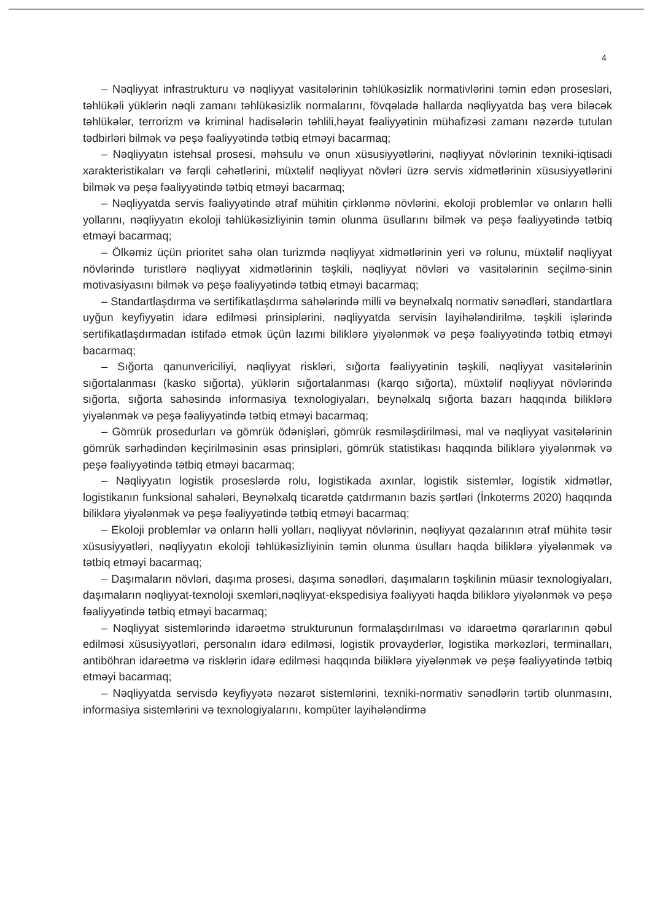4
– Nəqliyyat infrastrukturu və nəqliyyat vasitələrinin təhlükəsizlik normativlərini təmin edən prosesləri, təhlükəli yüklərin nəqli zamanı təhlükəsizlik normalarını, fövqəladə hallarda nəqliyyatda baş verə biləcək təhlükələr, terrorizm və kriminal hadisələrin təhlili,həyat fəaliyyətinin mühafizəsi zamanı nəzərdə tutulan tədbirləri bilmək və peşə fəaliyyətində tətbiq etməyi bacarmaq;
– Nəqliyyatın istehsal prosesi, məhsulu və onun xüsusiyyətlərini, nəqliyyat növlərinin texniki-iqtisadi xarakteristikaları və fərqli cəhətlərini, müxtəlif nəqliyyat növləri üzrə servis xidmətlərinin xüsusiyyətlərini bilmək və peşə fəaliyyətində tətbiq etməyi bacarmaq;
– Nəqliyyatda servis fəaliyyətində ətraf mühitin çirklənmə növlərini, ekoloji problemlər və onların həlli yollarını, nəqliyyatın ekoloji təhlükəsizliyinin təmin olunma üsullarını bilmək və peşə fəaliyyətində tətbiq etməyi bacarmaq;
– Ölkəmiz üçün prioritet sahə olan turizmdə nəqliyyat xidmətlərinin yeri və rolunu, müxtəlif nəqliyyat növlərində turistlərə nəqliyyat xidmətlərinin təşkili, nəqliyyat növləri və vasitələrinin seçilmə-sinin motivasiyasını bilmək və peşə fəaliyyətində tətbiq etməyi bacarmaq;
– Standartlaşdırma və sertifikatlaşdırma sahələrində milli və beynəlxalq normativ sənədləri, standartlara uyğun keyfiyyətin idarə edilməsi prinsiplərini, nəqliyyatda servisin layihələndirilmə, təşkili işlərində sertifikatlaşdırmadan istifadə etmək üçün lazımi biliklərə yiyələnmək və peşə fəaliyyətində tətbiq etməyi bacarmaq;
– Sığorta qanunvericiliyi, nəqliyyat riskləri, sığorta fəaliyyətinin təşkili, nəqliyyat vasitələrinin sığortalanması (kasko sığorta), yüklərin sığortalanması (karqo sığorta), müxtəlif nəqliyyat növlərində sığorta, sığorta sahəsində informasiya texnologiyaları, beynəlxalq sığorta bazarı haqqında biliklərə yiyələnmək və peşə fəaliyyətində tətbiq etməyi bacarmaq;
– Gömrük prosedurları və gömrük ödənişləri, gömrük rəsmiləşdirilməsi, mal və nəqliyyat vasitələrinin gömrük sərhədindən keçirilməsinin əsas prinsipləri, gömrük statistikası haqqında biliklərə yiyələnmək və peşə fəaliyyətində tətbiq etməyi bacarmaq;
– Nəqliyyatın logistik proseslərdə rolu, logistikada axınlar, logistik sistemlər, logistik xidmətlər, logistikanın funksional sahələri, Beynəlxalq ticarətdə çatdırmanın bazis şərtləri (İnkoterms 2020) haqqında biliklərə yiyələnmək və peşə fəaliyyətində tətbiq etməyi bacarmaq;
– Ekoloji problemlər və onların həlli yolları, nəqliyyat növlərinin, nəqliyyat qəzalarının ətraf mühitə təsir xüsusiyyətləri, nəqliyyatın ekoloji təhlükəsizliyinin təmin olunma üsulları haqda biliklərə yiyələnmək və tətbiq etməyi bacarmaq;
– Daşımaların növləri, daşıma prosesi, daşıma sənədləri, daşımaların təşkilinin müasir texnologiyaları, daşımaların nəqliyyat-texnoloji sxemləri,nəqliyyat-ekspedisiya fəaliyyəti haqda biliklərə yiyələnmək və peşə fəaliyyətində tətbiq etməyi bacarmaq;
– Nəqliyyat sistemlərində idarəetmə strukturunun formalaşdırılması və idarəetmə qərarlarının qəbul edilməsi xüsusiyyətləri, personalın idarə edilməsi, logistik provayderlər, logistika mərkəzləri, terminalları, antiböhran idarəetmə və risklərin idarə edilməsi haqqında biliklərə yiyələnmək və peşə fəaliyyətində tətbiq etməyi bacarmaq;
– Nəqliyyatda servisdə keyfiyyətə nəzarət sistemlərini, texniki-normativ sənədlərin tərtib olunmasını, informasiya sistemlərini və texnologiyalarını, kompüter layihələndirmə